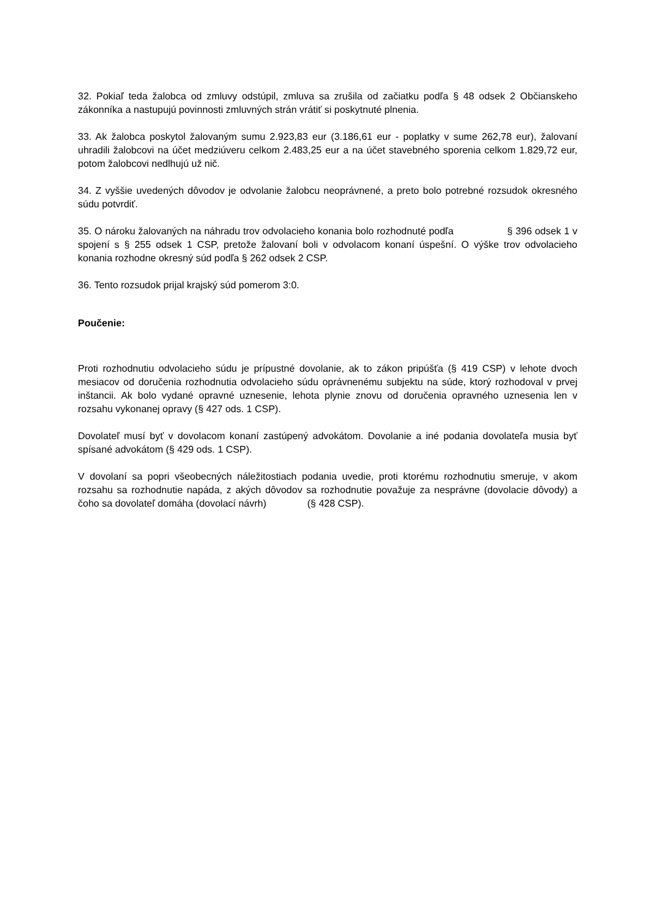32. Pokiaľ teda žalobca od zmluvy odstúpil, zmluva sa zrušila od začiatku podľa § 48 odsek 2 Občianskeho zákonníka a nastupujú povinnosti zmluvných strán vrátiť si poskytnuté plnenia.
33. Ak žalobca poskytol žalovaným sumu 2.923,83 eur (3.186,61 eur - poplatky v sume 262,78 eur), žalovaní uhradili žalobcovi na účet medziúveru celkom 2.483,25 eur a na účet stavebného sporenia celkom 1.829,72 eur, potom žalobcovi nedlhujú už nič.
34. Z vyššie uvedených dôvodov je odvolanie žalobcu neoprávnené, a preto bolo potrebné rozsudok okresného súdu potvrdiť.
35. O nároku žalovaných na náhradu trov odvolacieho konania bolo rozhodnuté podľa § 396 odsek 1 v spojení s § 255 odsek 1 CSP, pretože žalovaní boli v odvolacom konaní úspešní. O výške trov odvolacieho konania rozhodne okresný súd podľa § 262 odsek 2 CSP.
36. Tento rozsudok prijal krajský súd pomerom 3:0.
Poučenie:
Proti rozhodnutiu odvolacieho súdu je prípustné dovolanie, ak to zákon pripúšťa (§ 419 CSP) v lehote dvoch mesiacov od doručenia rozhodnutia odvolacieho súdu oprávnenému subjektu na súde, ktorý rozhodoval v prvej inštancii. Ak bolo vydané opravné uznesenie, lehota plynie znovu od doručenia opravného uznesenia len v rozsahu vykonanej opravy (§ 427 ods. 1 CSP).
Dovolateľ musí byť v dovolacom konaní zastúpený advokátom. Dovolanie a iné podania dovolateľa musia byť spísané advokátom (§ 429 ods. 1 CSP).
V dovolaní sa popri všeobecných náležitostiach podania uvedie, proti ktorému rozhodnutiu smeruje, v akom rozsahu sa rozhodnutie napáda, z akých dôvodov sa rozhodnutie považuje za nesprávne (dovolacie dôvody) a čoho sa dovolateľ domáha (dovolací návrh) (§ 428 CSP).